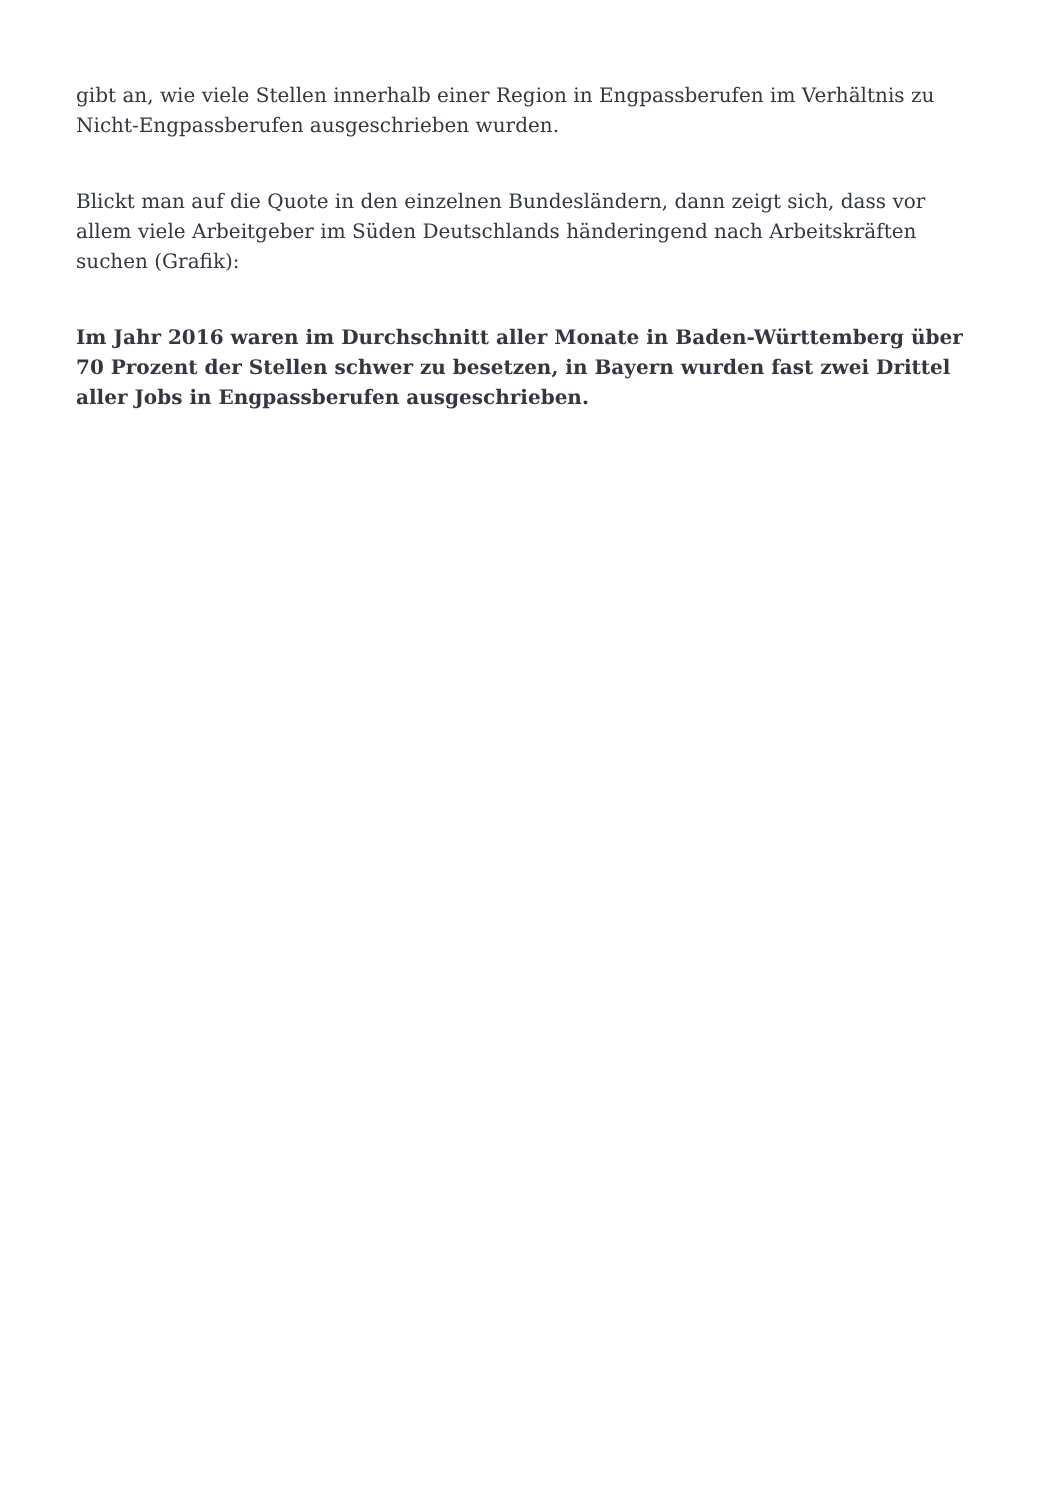gibt an, wie viele Stellen innerhalb einer Region in Engpassberufen im Verhältnis zu Nicht-Engpassberufen ausgeschrieben wurden.
Blickt man auf die Quote in den einzelnen Bundesländern, dann zeigt sich, dass vor allem viele Arbeitgeber im Süden Deutschlands händeringend nach Arbeitskräften suchen (Grafik):
Im Jahr 2016 waren im Durchschnitt aller Monate in Baden-Württemberg über 70 Prozent der Stellen schwer zu besetzen, in Bayern wurden fast zwei Drittel aller Jobs in Engpassberufen ausgeschrieben.